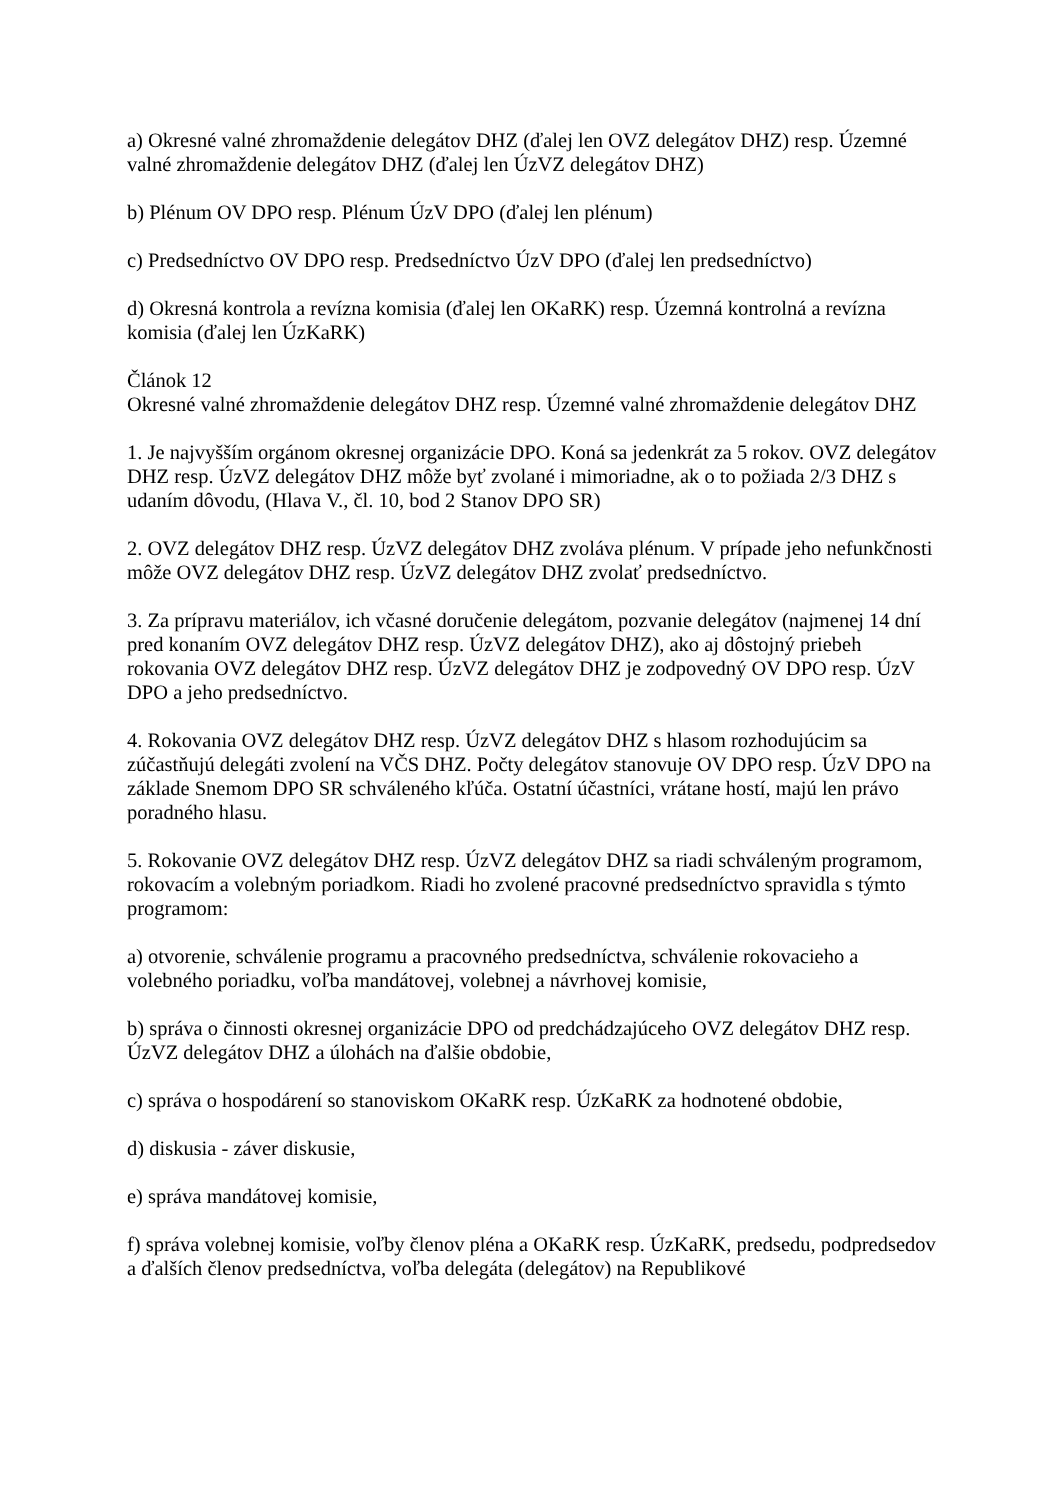a) Okresné valné zhromaždenie delegátov DHZ (ďalej len OVZ delegátov DHZ) resp. Územné valné zhromaždenie delegátov DHZ (ďalej len ÚzVZ delegátov DHZ)
b) Plénum OV DPO resp. Plénum ÚzV DPO (ďalej len plénum)
c) Predsedníctvo OV DPO resp. Predsedníctvo ÚzV DPO (ďalej len predsedníctvo)
d) Okresná kontrola a revízna komisia (ďalej len OKaRK) resp. Územná kontrolná a revízna komisia (ďalej len ÚzKaRK)
Článok 12
Okresné valné zhromaždenie delegátov DHZ resp. Územné valné zhromaždenie delegátov DHZ
1. Je najvyšším orgánom okresnej organizácie DPO. Koná sa jedenkrát za 5 rokov. OVZ delegátov DHZ resp. ÚzVZ delegátov DHZ môže byť zvolané i mimoriadne, ak o to požiada 2/3 DHZ s udaním dôvodu, (Hlava V., čl. 10, bod 2 Stanov DPO SR)
2. OVZ delegátov DHZ resp. ÚzVZ delegátov DHZ zvoláva plénum. V prípade jeho nefunkčnosti môže OVZ delegátov DHZ resp. ÚzVZ delegátov DHZ zvolať predsedníctvo.
3. Za prípravu materiálov, ich včasné doručenie delegátom, pozvanie delegátov (najmenej 14 dní pred konaním OVZ delegátov DHZ resp. ÚzVZ delegátov DHZ), ako aj dôstojný priebeh rokovania OVZ delegátov DHZ resp. ÚzVZ delegátov DHZ je zodpovedný OV DPO resp. ÚzV DPO a jeho predsedníctvo.
4. Rokovania OVZ delegátov DHZ resp. ÚzVZ delegátov DHZ s hlasom rozhodujúcim sa zúčastňujú delegáti zvolení na VČS DHZ. Počty delegátov stanovuje OV DPO resp. ÚzV DPO na základe Snemom DPO SR schváleného kľúča. Ostatní účastníci, vrátane hostí, majú len právo poradného hlasu.
5. Rokovanie OVZ delegátov DHZ resp. ÚzVZ delegátov DHZ sa riadi schváleným programom, rokovacím a volebným poriadkom. Riadi ho zvolené pracovné predsedníctvo spravidla s týmto programom:
a) otvorenie, schválenie programu a pracovného predsedníctva, schválenie rokovacieho a volebného poriadku, voľba mandátovej, volebnej a návrhovej komisie,
b) správa o činnosti okresnej organizácie DPO od predchádzajúceho OVZ delegátov DHZ resp. ÚzVZ delegátov DHZ a úlohách na ďalšie obdobie,
c) správa o hospodárení so stanoviskom OKaRK resp. ÚzKaRK za hodnotené obdobie,
d) diskusia - záver diskusie,
e) správa mandátovej komisie,
f) správa volebnej komisie, voľby členov pléna a OKaRK resp. ÚzKaRK, predsedu, podpredsedov a ďalších členov predsedníctva, voľba delegáta (delegátov) na Republikové